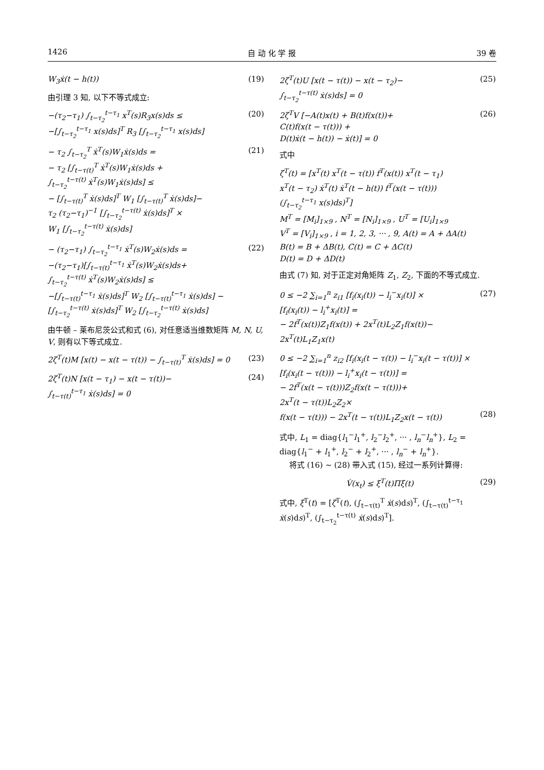1426 自 动 化 学 报 39 卷
W<sub>3</sub>ẋ(t − h(t)) (19)
由引理 3 知, 以下不等式成立:
−(τ<sub>2</sub>−τ<sub>1</sub>) ∫<sub>t−τ<sub>2</sub></sub><sup>t−τ<sub>1</sub></sup> x<sup>T</sup>(s)R<sub>3</sub>x(s)ds ≤
−[∫<sub>t−τ<sub>2</sub></sub><sup>t−τ<sub>1</sub></sup> x(s)ds]<sup>T</sup> R<sub>3</sub> [∫<sub>t−τ<sub>2</sub></sub><sup>t−τ<sub>1</sub></sup> x(s)ds] (20)
− τ<sub>2</sub> ∫<sub>t−τ<sub>2</sub></sub><sup>T</sup> ẋ<sup>T</sup>(s)W<sub>1</sub>ẋ(s)ds =
− τ<sub>2</sub> [∫<sub>t−τ(t)</sub><sup>T</sup> ẋ<sup>T</sup>(s)W<sub>1</sub>ẋ(s)ds +
∫<sub>t−τ<sub>2</sub></sub><sup>t−τ(t)</sup> ẋ<sup>T</sup>(s)W<sub>1</sub>ẋ(s)ds] ≤
− [∫<sub>t−τ(t)</sub><sup>T</sup> ẋ(s)ds]<sup>T</sup> W<sub>1</sub> [∫<sub>t−τ(t)</sub><sup>T</sup> ẋ(s)ds]−
τ<sub>2</sub> (τ<sub>2</sub>−τ<sub>1</sub>)<sup>−1</sup> [∫<sub>t−τ<sub>2</sub></sub><sup>t−τ(t)</sup> ẋ(s)ds]<sup>T</sup> ×
W<sub>1</sub> [∫<sub>t−τ<sub>2</sub></sub><sup>t−τ(t)</sup> ẋ(s)ds] (21)
− (τ<sub>2</sub>−τ<sub>1</sub>) ∫<sub>t−τ<sub>2</sub></sub><sup>t−τ<sub>1</sub></sup> ẋ<sup>T</sup>(s)W<sub>2</sub>ẋ(s)ds =
−(τ<sub>2</sub>−τ<sub>1</sub>)[∫<sub>t−τ(t)</sub><sup>t−τ<sub>1</sub></sup> ẋ<sup>T</sup>(s)W<sub>2</sub>ẋ(s)ds+
∫<sub>t−τ<sub>2</sub></sub><sup>t−τ(t)</sup> ẋ<sup>T</sup>(s)W<sub>2</sub>ẋ(s)ds] ≤
−[∫<sub>t−τ(t)</sub><sup>t−τ<sub>1</sub></sup> ẋ(s)ds]<sup>T</sup> W<sub>2</sub> [∫<sub>t−τ(t)</sub><sup>t−τ<sub>1</sub></sup> ẋ(s)ds] −
[∫<sub>t−τ<sub>2</sub></sub><sup>t−τ(t)</sup> ẋ(s)ds]<sup>T</sup> W<sub>2</sub> [∫<sub>t−τ<sub>2</sub></sub><sup>t−τ(t)</sup> ẋ(s)ds] (22)
由牛顿 – 莱布尼茨公式和式 (6), 对任意适当维数矩阵 M, N, U, V, 则有以下等式成立.
2ζ<sup>T</sup>(t)M [x(t) − x(t − τ(t)) − ∫<sub>t−τ(t)</sub><sup>T</sup> ẋ(s)ds] = 0 (23)
2ζ<sup>T</sup>(t)N [x(t − τ<sub>1</sub>) − x(t − τ(t))−
∫<sub>t−τ(t)</sub><sup>t−τ<sub>1</sub></sup> ẋ(s)ds] = 0 (24)
2ζ<sup>T</sup>(t)U [x(t − τ(t)) − x(t − τ<sub>2</sub>)−
∫<sub>t−τ<sub>2</sub></sub><sup>t−τ(t)</sup> ẋ(s)ds] = 0 (25)
2ζ<sup>T</sup>V [−A(t)x(t) + B(t)f(x(t))+
C(t)f(x(t − τ(t))) +
D(t)ẋ(t − h(t)) − ẋ(t)] = 0 (26)
式中
ζ<sup>T</sup>(t) = [x<sup>T</sup>(t) x<sup>T</sup>(t − τ(t)) f<sup>T</sup>(x(t)) x<sup>T</sup>(t − τ<sub>1</sub>)
x<sup>T</sup>(t − τ<sub>2</sub>) ẋ<sup>T</sup>(t) ẋ<sup>T</sup>(t − h(t)) f<sup>T</sup>(x(t − τ(t)))
(∫<sub>t−τ<sub>2</sub></sub><sup>t−τ<sub>1</sub></sup> x(s)ds)<sup>T</sup>]
M<sup>T</sup> = [M<sub>i</sub>]<sub>1×9</sub> , N<sup>T</sup> = [N<sub>i</sub>]<sub>1×9</sub> , U<sup>T</sup> = [U<sub>i</sub>]<sub>1×9</sub>
V<sup>T</sup> = [V<sub>i</sub>]<sub>1×9</sub> , i = 1, 2, 3, ··· , 9, A(t) = A + ΔA(t)
B(t) = B + ΔB(t), C(t) = C + ΔC(t)
D(t) = D + ΔD(t)
由式 (7) 知, 对于正定对角矩阵 Z<sub>1</sub>, Z<sub>2</sub>, 下面的不等式成立.
0 ≤ −2 ∑<sub>i=1</sub><sup>n</sup> z<sub>i1</sub> [f<sub>i</sub>(x<sub>i</sub>(t)) − l<sub>i</sub><sup>−</sup>x<sub>i</sub>(t)] ×
[f<sub>i</sub>(x<sub>i</sub>(t)) − l<sub>i</sub><sup>+</sup>x<sub>i</sub>(t)] =
− 2f<sup>T</sup>(x(t))Z<sub>1</sub>f(x(t)) + 2x<sup>T</sup>(t)L<sub>2</sub>Z<sub>1</sub>f(x(t))−
2x<sup>T</sup>(t)L<sub>1</sub>Z<sub>1</sub>x(t) (27)
0 ≤ −2 ∑<sub>i=1</sub><sup>n</sup> z<sub>i2</sub> [f<sub>i</sub>(x<sub>i</sub>(t − τ(t)) − l<sub>i</sub><sup>−</sup>x<sub>i</sub>(t − τ(t))] ×
[f<sub>i</sub>(x<sub>i</sub>(t − τ(t))) − l<sub>i</sub><sup>+</sup>x<sub>i</sub>(t − τ(t))] =
− 2f<sup>T</sup>(x(t − τ(t)))Z<sub>2</sub>f(x(t − τ(t)))+
2x<sup>T</sup>(t − τ(t))L<sub>2</sub>Z<sub>2</sub>×
f(x(t − τ(t))) − 2x<sup>T</sup>(t − τ(t))L<sub>1</sub>Z<sub>2</sub>x(t − τ(t))
(28)
式中, L<sub>1</sub> = diag{l<sub>1</sub><sup>−</sup>l<sub>1</sub><sup>+</sup>, l<sub>2</sub><sup>−</sup>l<sub>2</sub><sup>+</sup>, ··· , l<sub>n</sub><sup>−</sup>l<sub>n</sub><sup>+</sup>}, L<sub>2</sub> = diag{l<sub>1</sub><sup>−</sup> + l<sub>1</sub><sup>+</sup>, l<sub>2</sub><sup>−</sup> + l<sub>2</sub><sup>+</sup>, ··· , l<sub>n</sub><sup>−</sup> + l<sub>n</sub><sup>+</sup>}.
将式 (16) ∼ (28) 带入式 (15), 经过一系列计算得:
V̇(x<sub>t</sub>) ≤ ξ<sup>T</sup>(t)Πξ(t) (29)
式中, ξ<sup>T</sup>(t) = [ζ<sup>T</sup>(t), (∫<sub>t−τ(t)</sub><sup>T</sup> ẋ(s)ds)<sup>T</sup>, (∫<sub>t−τ(t)</sub><sup>t−τ<sub>1</sub></sup> ẋ(s)ds)<sup>T</sup>, (∫<sub>t−τ<sub>2</sub></sub><sup>t−τ(t)</sup> ẋ(s)ds)<sup>T</sup>].